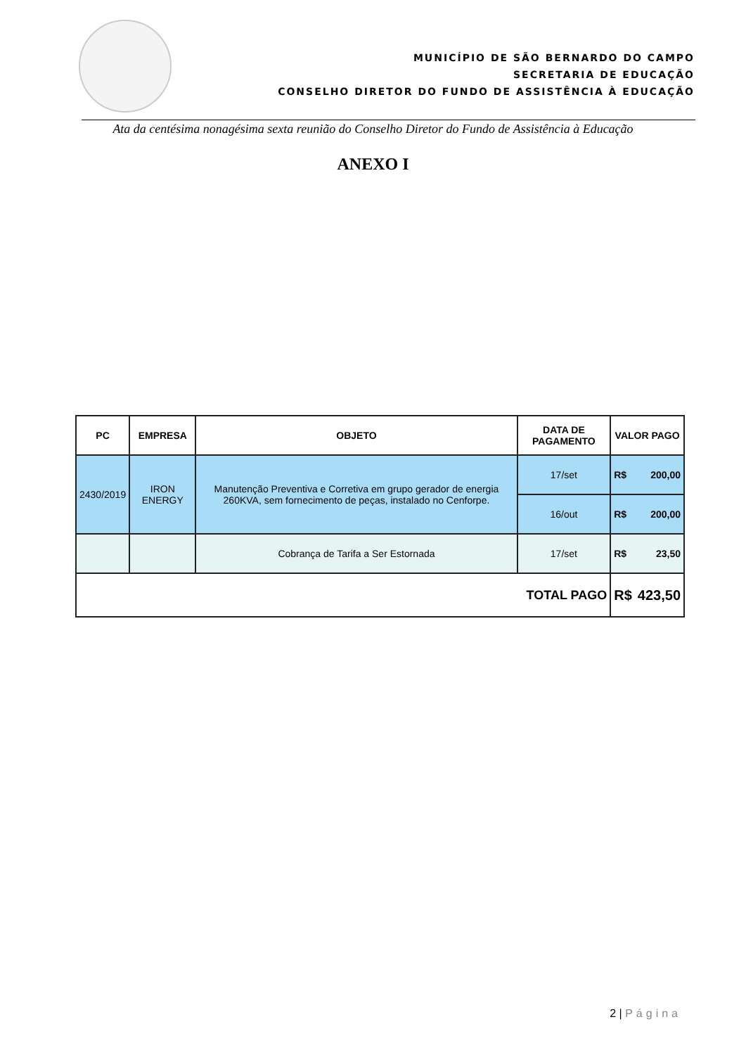MUNICÍPIO DE SÃO BERNARDO DO CAMPO
SECRETARIA DE EDUCAÇÃO
CONSELHO DIRETOR DO FUNDO DE ASSISTÊNCIA À EDUCAÇÃO
Ata da centésima nonagésima sexta reunião do Conselho Diretor do Fundo de Assistência à Educação
ANEXO I
| PC | EMPRESA | OBJETO | DATA DE PAGAMENTO | VALOR PAGO | |
| --- | --- | --- | --- | --- | --- |
| 2430/2019 | IRON ENERGY | Manutenção Preventiva e Corretiva em grupo gerador de energia 260KVA, sem fornecimento de peças, instalado no Cenforpe. | 17/set | R$ | 200,00 |
| | | | 16/out | R$ | 200,00 |
| | | Cobrança de Tarifa a Ser Estornada | 17/set | R$ | 23,50 |
| TOTAL PAGO | | | | R$ | 423,50 |
2 | Página